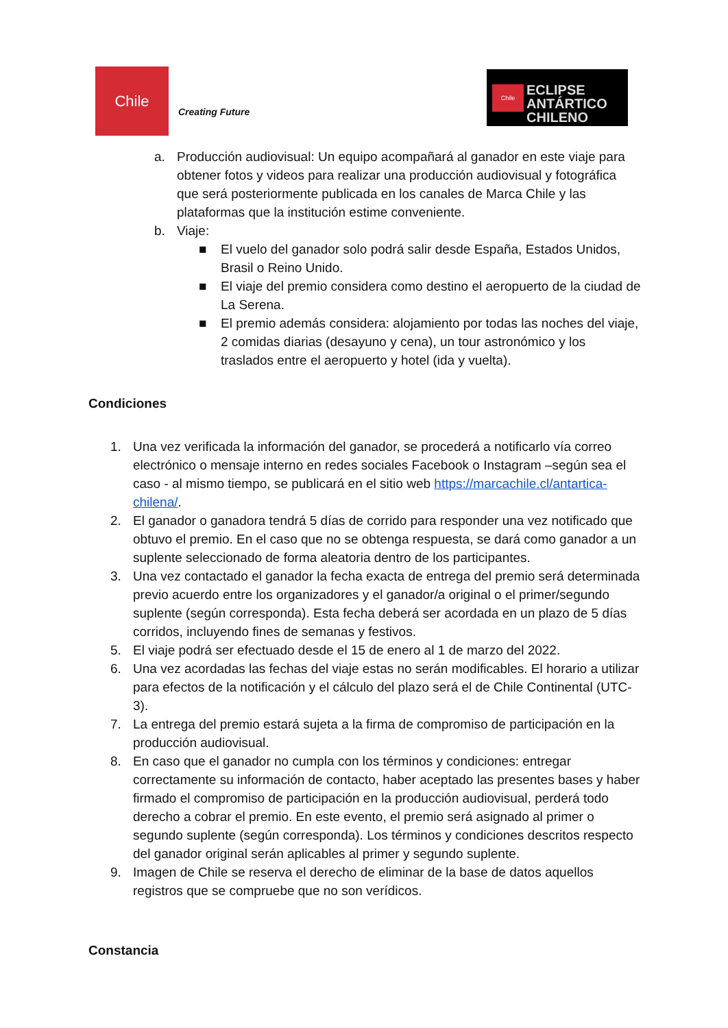Chile
Creating Future
Chile
ECLIPSE
ANTÁRTICO
CHILENO
a. Producción audiovisual: Un equipo acompañará al ganador en este viaje para obtener fotos y videos para realizar una producción audiovisual y fotográfica que será posteriormente publicada en los canales de Marca Chile y las plataformas que la institución estime conveniente.
b. Viaje:
■ El vuelo del ganador solo podrá salir desde España, Estados Unidos, Brasil o Reino Unido.
■ El viaje del premio considera como destino el aeropuerto de la ciudad de La Serena.
■ El premio además considera: alojamiento por todas las noches del viaje, 2 comidas diarias (desayuno y cena), un tour astronómico y los traslados entre el aeropuerto y hotel (ida y vuelta).
Condiciones
1. Una vez verificada la información del ganador, se procederá a notificarlo vía correo electrónico o mensaje interno en redes sociales Facebook o Instagram –según sea el caso - al mismo tiempo, se publicará en el sitio web https://marcachile.cl/antartica-chilena/.
2. El ganador o ganadora tendrá 5 días de corrido para responder una vez notificado que obtuvo el premio. En el caso que no se obtenga respuesta, se dará como ganador a un suplente seleccionado de forma aleatoria dentro de los participantes.
3. Una vez contactado el ganador la fecha exacta de entrega del premio será determinada previo acuerdo entre los organizadores y el ganador/a original o el primer/segundo suplente (según corresponda). Esta fecha deberá ser acordada en un plazo de 5 días corridos, incluyendo fines de semanas y festivos.
5. El viaje podrá ser efectuado desde el 15 de enero al 1 de marzo del 2022.
6. Una vez acordadas las fechas del viaje estas no serán modificables. El horario a utilizar para efectos de la notificación y el cálculo del plazo será el de Chile Continental (UTC-3).
7. La entrega del premio estará sujeta a la firma de compromiso de participación en la producción audiovisual.
8. En caso que el ganador no cumpla con los términos y condiciones: entregar correctamente su información de contacto, haber aceptado las presentes bases y haber firmado el compromiso de participación en la producción audiovisual, perderá todo derecho a cobrar el premio. En este evento, el premio será asignado al primer o segundo suplente (según corresponda). Los términos y condiciones descritos respecto del ganador original serán aplicables al primer y segundo suplente.
9. Imagen de Chile se reserva el derecho de eliminar de la base de datos aquellos registros que se compruebe que no son verídicos.
Constancia